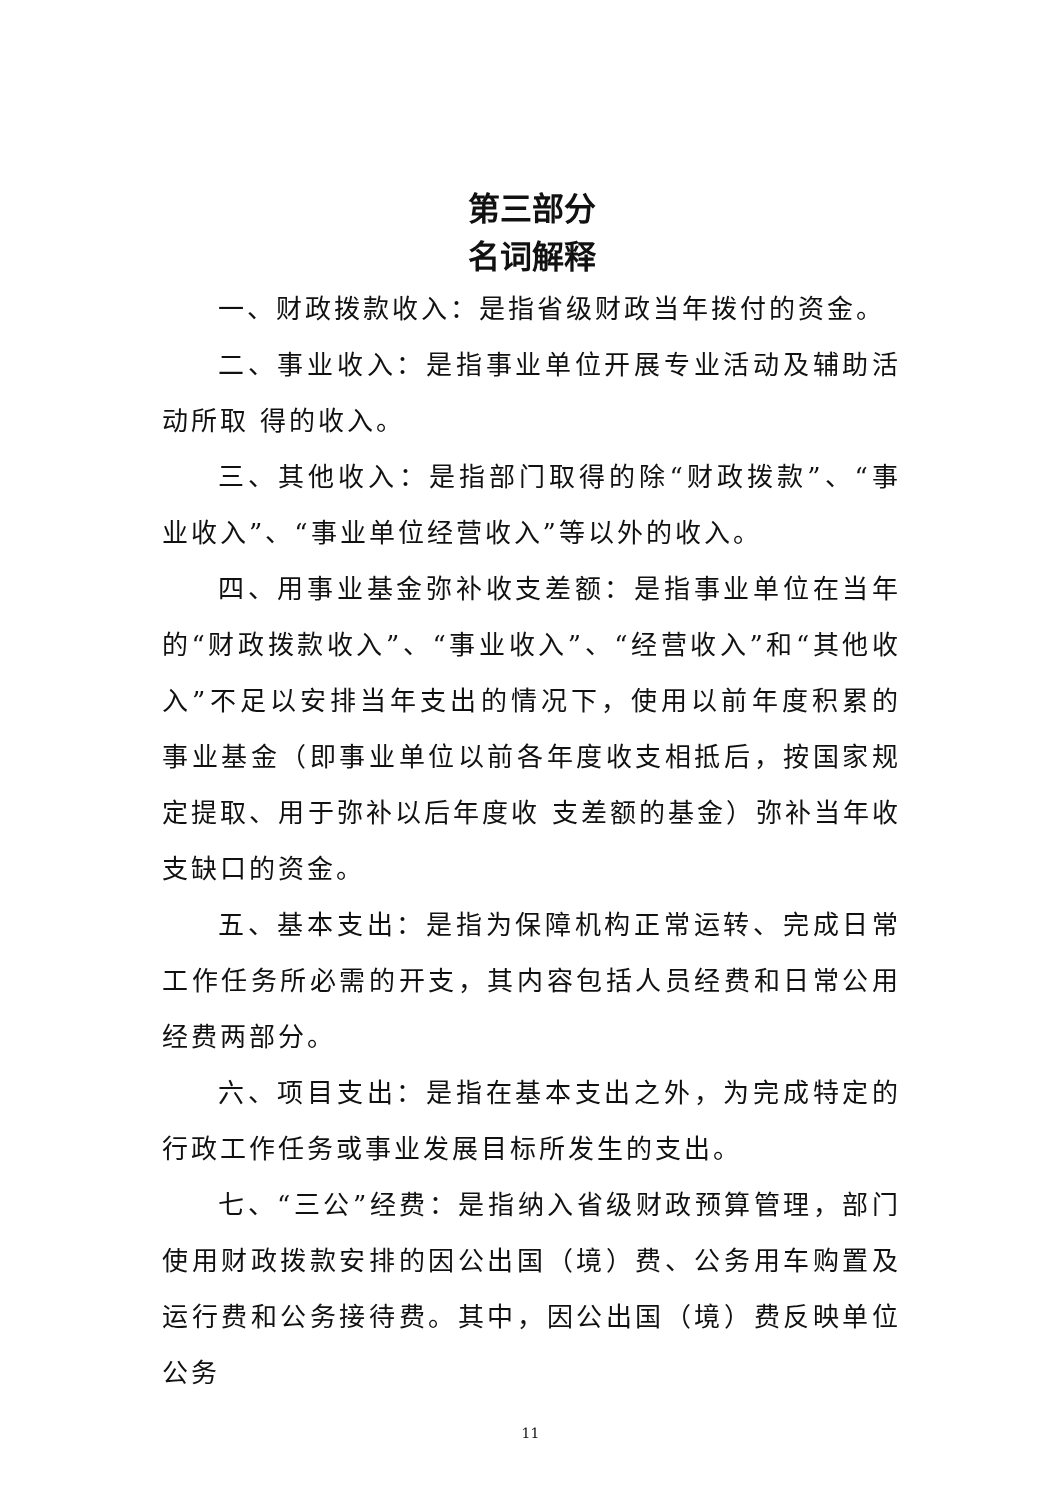第三部分
名词解释
一、财政拨款收入：是指省级财政当年拨付的资金。
二、事业收入：是指事业单位开展专业活动及辅助活动所取 得的收入。
三、其他收入：是指部门取得的除“财政拨款”、“事业收入”、“事业单位经营收入”等以外的收入。
四、用事业基金弥补收支差额：是指事业单位在当年的“财政拨款收入”、“事业收入”、“经营收入”和“其他收入”不足以安排当年支出的情况下，使用以前年度积累的事业基金（即事业单位以前各年度收支相抵后，按国家规定提取、用于弥补以后年度收 支差额的基金）弥补当年收支缺口的资金。
五、基本支出：是指为保障机构正常运转、完成日常工作任务所必需的开支，其内容包括人员经费和日常公用经费两部分。
六、项目支出：是指在基本支出之外，为完成特定的行政工作任务或事业发展目标所发生的支出。
七、“三公”经费：是指纳入省级财政预算管理，部门使用财政拨款安排的因公出国（境）费、公务用车购置及运行费和公务接待费。其中，因公出国（境）费反映单位公务
11